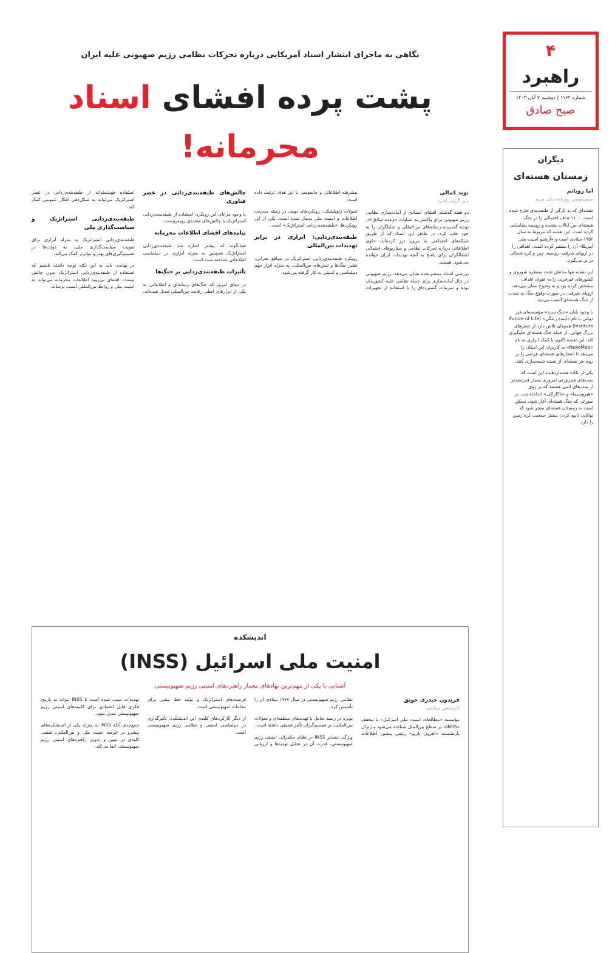۴
راهبرد
شماره ۱۱۶۲ | دوشنبه ۷ آبان ۱۴۰۳
صبح صادق
دیگران
زمستان هسته‌ای
اما روباتم
ستون‌نویس روزنامه دیلی میرو
نقشه‌ای که به تازگی از طبقه‌بندی خارج شده است، ۱۱۰۰ هدف احتمالی را در جنگ هسته‌ای بین ایالات متحده و روسیه شناسایی کرده است. این نقشه که مربوط به سال ۱۹۵۶ میلادی است و «آرشیو امنیت ملی آمریکا» آن را منتشر کرده است، اهدافی را در اروپای شرقی، روسیه، چین و کره شمالی در بر می‌گیرد.
این نقشه تنها مناطق تحت سیطره شوروی و کشورهای غیرغربی را به عنوان اهداف مشخص کرده بود و به وضوح نشان می‌دهد، اروپای شرقی، در صورت وقوع جنگ به شدت از جنگ هسته‌ای آسیب می‌دید.
با وجود پایان «جنگ سرد» مؤسسه‌ای غیر دولتی با نام «آینده زندگی» (Future of Life Institute) همچنان تلاش دارد از خطرهای بزرگ جهانی، از جمله جنگ هسته‌ای جلوگیری کند. این نقشه اکنون با کمک ابزاری به نام «NukeMap» به کاربران این امکان را می‌دهد تا انفجارهای هسته‌ای فرضی را بر روی هر نقطه‌ای از نقشه شبیه‌سازی کنند.
یکی از نکات هشداردهنده این است که بمب‌های هیدروژنی امروزی بسیار قدرتمندتر از بمب‌های اتمی هستند که بر روی «هیروشیما» و «ناکازاکی» انداخته شد. در صورتی که جنگ هسته‌ای آغاز شود، ممکن است به زمستان هسته‌ای منجر شود که توانایی نابود کردن بیشتر جمعیت کره زمین را دارد.
نگاهی به ماجرای انتشار اسناد آمریکایی درباره تحرکات نظامی رژیم صهیونی علیه ایران
پشت پرده افشای اسناد محرمانه!
نوید کمالی
دبیر گروه راهبرد
دو هفته گذشته، افشای اسنادی از آماده‌سازی نظامی رژیم صهیونی برای واکنش به عملیات «وعده صادق۲»، توجه گسترده رسانه‌های بین‌المللی و تحلیلگران را به خود جلب کرد. در ظاهر این اسناد که از طریق شبکه‌های اجتماعی به بیرون درز کرده‌اند، حاوی اطلاعاتی درباره تحرکات نظامی و سناریوهای احتمالی اشغالگران برای پاسخ به آنچه تهدیدات ایران خوانده می‌شود، هستند.
بررسی اسناد منتشرشده نشان می‌دهد، رژیم صهیونی در حال آماده‌سازی برای حمله نظامی علیه کشورمان بوده و تمرینات گسترده‌ای را با استفاده از تجهیزات پیشرفته اطلاعاتی و جاسوسی با این هدف ترتیب داده است.
تحولات ژئوپلیتیکی، رویکردهای نوینی در زمینه مدیریت اطلاعات و امنیت ملی پدیدار شده است. یکی از این رویکردها، «طبقه‌بندی‌زدایی استراتژیک» است.
طبقه‌بندی‌زدایی: ابزاری در برابر تهدیدات بین‌المللی
رویکرد طبقه‌بندی‌زدایی استراتژیک در مواقع بحرانی، نظیر جنگ‌ها و تنش‌های بین‌المللی، به منزله ابزار مهم دیپلماسی و امنیتی به کار گرفته می‌شود.
چالش‌های طبقه‌بندی‌زدایی در عصر فناوری
با وجود مزایای این رویکرد، استفاده از طبقه‌بندی‌زدایی استراتژیک با چالش‌های متعددی روبه‌روست.
پیامدهای افشای اطلاعات محرمانه
همانگونه که پیشتر اشاره شد طبقه‌بندی‌زدایی استراتژیک همچنین به منزله ابزاری در دیپلماسی اطلاعاتی شناخته شده است.
تأثیرات طبقه‌بندی‌زدایی بر جنگ‌ها
در دنیای امروز که جنگ‌های رسانه‌ای و اطلاعاتی به یکی از ابزارهای اصلی رقابت بین‌المللی تبدیل شده‌اند، استفاده هوشمندانه از طبقه‌بندی‌زدایی در عصر استراتژیک می‌تواند به شکل‌دهی افکار عمومی کمک کند.
طبقه‌بندی‌زدایی استراتژیک و سیاست‌گذاری ملی
طبقه‌بندی‌زدایی استراتژیک به منزله ابزاری برای تقویت سیاست‌گذاری ملی، به دولت‌ها در تصمیم‌گیری‌های بهتر و مؤثرتر کمک می‌کند.
در نهایت، باید به این نکته توجه داشته باشیم که استفاده از طبقه‌بندی‌زدایی استراتژیک بدون چالش نیست. افشای بی‌رویه اطلاعات محرمانه می‌تواند به امنیت ملی و روابط بین‌المللی آسیب برساند.
اندیشکده
امنیت ملی اسرائیل (INSS)
آشنایی با یکی از مهم‌ترین نهادهای معمار راهبردهای امنیتی رژیم صهیونیستی
فریدون حیدری حویق
کارشناس سیاسی
مؤسسه «مطالعات امنیت ملی اسرائیل» با مخفف «INSS» در سطح بین‌الملل شناخته می‌شود و ژنرال بازنشسته «آهرون یاریو» رئیس پیشین اطلاعات نظامی رژیم صهیونیستی در سال ۱۹۷۷ میلادی آن را تأسیس کرد.
بویژه در زمینه تعامل با تهدیدهای منطقه‌ای و تحولات بین‌المللی، بر تصمیم‌گیران تأثیر عمیقی داشته است.
ویژگی متمایز INSS در نظام حکمرانی امنیتی رژیم صهیونیستی، قدرت آن در تحلیل تهدیدها و ارزیابی فرصت‌های استراتژیک و تولید خط مشی برای مقامات صهیونیستی است.
از دیگر کارکردهای کلیدی این اندیشکده، تأثیرگذاری در دیپلماسی امنیتی و نظامی رژیم صهیونیستی است.
تهدیدات سبب شده است تا INSS بتواند به بازوی فکری قابل اعتمادی برای کابینه‌های امنیتی رژیم صهیونیستی تبدیل شود.
جمع‌بندی آنکه INSS به منزله یکی از اندیشکده‌های پیشرو در عرصه امنیت ملی و بین‌المللی، نقشی کلیدی در تبیین و تدوین راهبردهای امنیتی رژیم صهیونیستی ایفا می‌کند.